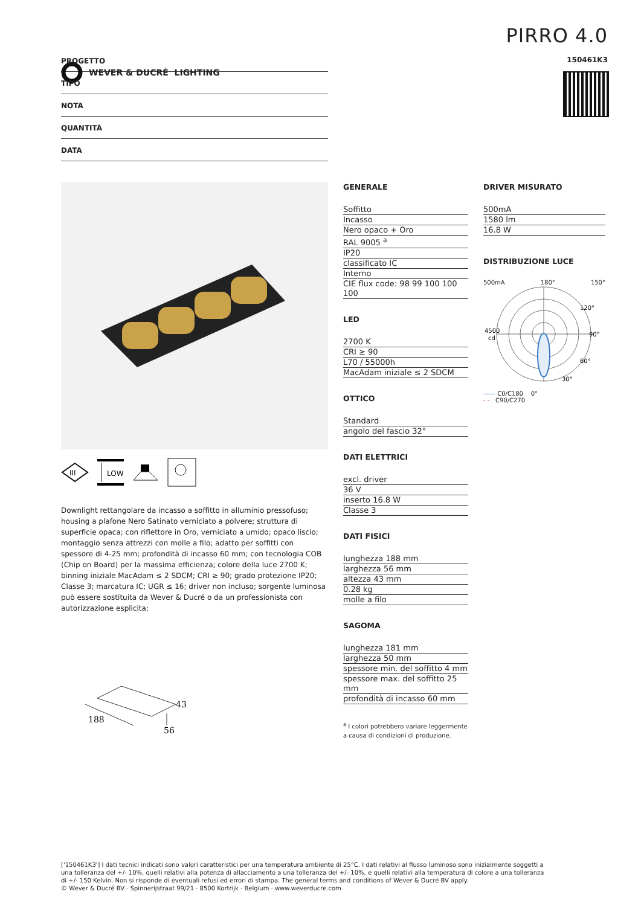WEVER & DUCRÉ LIGHTING
PIRRO 4.0
150461K3
PROGETTO
TIPO
NOTA
QUANTITÀ
DATA
III
LOW
Downlight rettangolare da incasso a soffitto in alluminio pressofuso; housing a plafone Nero Satinato verniciato a polvere; struttura di superficie opaca; con riflettore in Oro, verniciato a umido; opaco liscio; montaggio senza attrezzi con molle a filo; adatto per soffitti con spessore di 4-25 mm; profondità di incasso 60 mm; con tecnologia COB (Chip on Board) per la massima efficienza; colore della luce 2700 K; binning iniziale MacAdam ≤ 2 SDCM; CRI ≥ 90; grado protezione IP20; Classe 3; marcatura IC; UGR ≤ 16; driver non incluso; sorgente luminosa può essere sostituita da Wever & Ducré o da un professionista con autorizzazione esplicita;
188
56
43
GENERALE
Soffitto
Incasso
Nero opaco + Oro
RAL 9005 <sup>a</sup>
IP20
classificato IC
Interno
CIE flux code: 98 99 100 100 100
LED
2700 K
CRI ≥ 90
L70 / 55000h
MacAdam iniziale ≤ 2 SDCM
OTTICO
Standard
angolo del fascio 32°
DATI ELETTRICI
excl. driver
36 V
inserto 16.8 W
Classe 3
DATI FISICI
lunghezza 188 mm
larghezza 56 mm
altezza 43 mm
0.28 kg
molle a filo
SAGOMA
lunghezza 181 mm
larghezza 50 mm
spessore min. del soffitto 4 mm
spessore max. del soffitto 25 mm
profondità di incasso 60 mm
<sup>a</sup> I colori potrebbero variare leggermente a causa di condizioni di produzione.
DRIVER MISURATO
500mA
1580 lm
16.8 W
DISTRIBUZIONE LUCE
500mA 180° 150°
4500
cd
90°
120°
60°
30°
—— C0/C180 0°
- - C90/C270
['150461K3'] I dati tecnici indicati sono valori caratteristici per una temperatura ambiente di 25°C. I dati relativi al flusso luminoso sono inizialmente soggetti a una tolleranza del +/- 10%, quelli relativi alla potenza di allacciamento a una tolleranza del +/- 10%, e quelli relativi alla temperatura di colore a una tolleranza di +/- 150 Kelvin. Non si risponde di eventuali refusi ed errori di stampa. The general terms and conditions of Wever & Ducré BV apply.
© Wever & Ducré BV · Spinnerijstraat 99/21 · 8500 Kortrijk · Belgium · www.weverducre.com